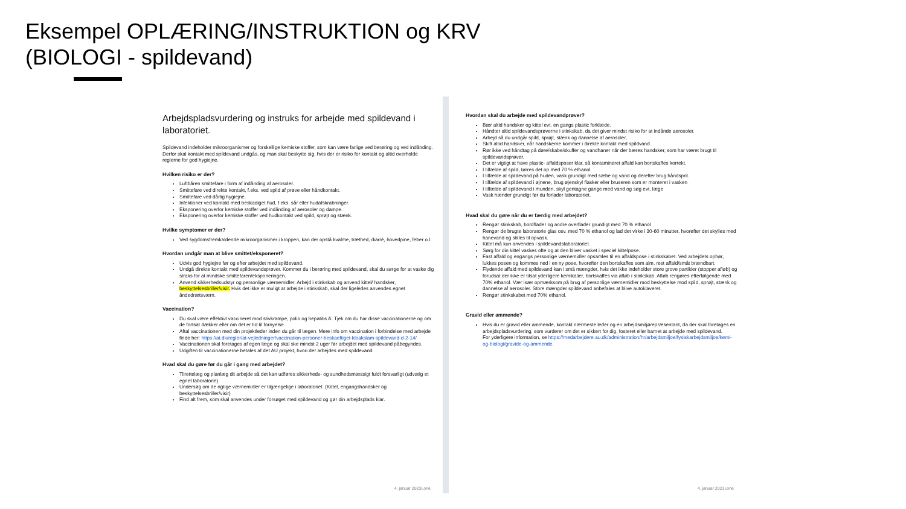Eksempel OPLÆRING/INSTRUKTION og KRV
(BIOLOGI - spildevand)
Arbejdspladsvurdering og instruks for arbejde med spildevand i laboratoriet.
Spildevand indeholder mikroorganismer og forskellige kemiske stoffer, som kan være farlige ved berøring og ved indånding. Derfor skal kontakt med spildevand undgås, og man skal beskytte sig, hvis der er risiko for kontakt og altid overholde reglerne for god hygiejne.
Hvilken risiko er der?
Luftbåren smittefare i form af indånding af aerosoler.
Smittefare ved direkte kontakt, f.eks. ved spild af prøve eller håndkontakt.
Smittefare ved dårlig hygiejne.
Infektioner ved kontakt med beskadiget hud, f.eks. sår eller hudafskrabninger.
Eksponering overfor kemiske stoffer ved indånding af aerosoler og dampe.
Eksponering overfor kemiske stoffer ved hudkontakt ved spild, sprøjt og stænk.
Hvilke symptomer er der?
Ved sygdomsfremkaldende mikroorganismer i kroppen, kan der opstå kvalme, træthed, diarrè, hovedpine, feber o.l.
Hvordan undgår man at blive smittet/eksponeret?
Udvis god hygiejne før og efter arbejdet med spildevand.
Undgå direkte kontakt med spildevandsprøver. Kommer du i berøring med spildevand, skal du sørge for at vaske dig straks for at mindske smittefaren/eksponeringen.
Anvend sikkerhedsudstyr og personlige værnemidler. Arbejd i stinkskab og anvend kittel/ handsker, beskyttelsesbriller/visir. Hvis det ikke er muligt at arbejde i stinkskab, skal der ligeledes anvendes egnet åndedrætsværn.
Vaccination?
Du skal være effektivt vaccineret mod stivkrampe, polio og hepatitis A. Tjek om du har disse vaccinationerne og om de fortsat dækker eller om det er tid til fornyelse.
Aftal vaccinationen med din projektleder inden du går til lægen. Mere info om vaccination i forbindelse med arbejde finde her: https://at.dk/regler/at-vejledninger/vaccination-personer-beskaeftiget-kloakslam-spildevand-d-2-14/
Vaccinationen skal foretages af egen læge og skal ske mindst 2 uger før arbejdet med spildevand påbegyndes.
Udgiften til vaccinationerne betales af det AU projekt, hvori der arbejdes med spildevand.
Hvad skal du gøre før du går i gang med arbejdet?
Tilrettelæg og planlæg dit arbejde så det kan udføres sikkerheds- og sundhedsmæssigt fuldt forsvarligt (udvælg et egnet laboratorie).
Undersøg om de rigtige værnemidler er tilgængelige i laboratoriet. (Kittel, engangshandsker og beskyttelsesbriller/visir)
Find alt frem, som skal anvendes under forsøget med spildevand og gør din arbejdsplads klar.
4. januar 2023Lone
Hvordan skal du arbejde med spildevandprøver?
Bær altid handsker og kittel evt. en gangs plastic forklæde.
Håndter altid spildevandsprøverne i stinkskab, da det giver mindst risiko for at indånde aerosoler.
Arbejd så du undgår spild, sprøjt, stænk og dannelse af aerosoler,
Skift altid handsker, når handskerne kommer i direkte kontakt med spildvand.
Rør ikke ved håndtag på døre/skabe/skuffer og vandhaner når der bæres handsker, som har været brugt til spildevandsprøver.
Det er vigtigt at have plastic- affaldsposer klar, så kontamineret affald kan bortskaffes korrekt.
I tilfælde af spild, tørres det op med 70 % ethanol.
I tilfælde at spildevand på huden, vask grundigt med sæbe og vand og derefter brug håndsprit.
I tilfælde af spildevand i øjnene, brug øjenskyl flasker eller bruseren som er monteret i vasken
I tilfælde af spildevand i munden, skyl gentagne gange med vand og søg evt. læge
Vask hænder grundigt før du forlader laboratoriet.
Hvad skal du gøre når du er færdig med arbejdet?
Rengør stinkskab, bordflader og andre overflader grundigt med 70 % ethanol
Rengør de brugte laboratorie glas osv. med 70 % ethanol og lad det virke i 30-60 minutter, hvorefter det skylles med hanevand og stilles til opvask.
Kittel må kun anvendes i spildevandslaboratoriet.
Sørg for din kittel vaskes ofte og at den bliver vasket i speciel kittelpose.
Fast affald og engangs personlige værnemidler opsamles til en affaldspose i stinkskabet. Ved arbejdets ophør, lukkes posen og kommes ned i en ny pose, hvorefter den bortskaffes som alm. rest affald/småt brændbart,
Flydende affald med spildevand kan i små mængder, hvis det ikke indeholder store grove partikler (stopper afløb) og forudsat der ikke er tilsat yderligere kemikalier, bortskaffes via afløb i stinkskab. Afløb rengøres efterfølgende med 70% ethanol. Vær især opmærksom på brug af personlige værnemidler mod beskyttelse mod spild, sprøjt, stænk og dannelse af aerosoler. Store mængder spildevand anbefales at blive autoklaveret.
Rengør stinkskabet med 70% ethanol.
Gravid eller ammende?
Hvis du er gravid eller ammende, kontakt nærmeste leder og en arbejdsmiljørepræsentant, da der skal foretages en arbejdspladsvurdering, som vurderer om det er sikkert for dig, fosteret eller barnet at arbejde med spildevand.
For yderligere information, se https://medarbejdere.au.dk/administration/hr/arbejdsmiljoe/fysiskarbejdsmiljoe/kemi-og-biologi/gravide-og-ammende.
4. januar 2023Lone